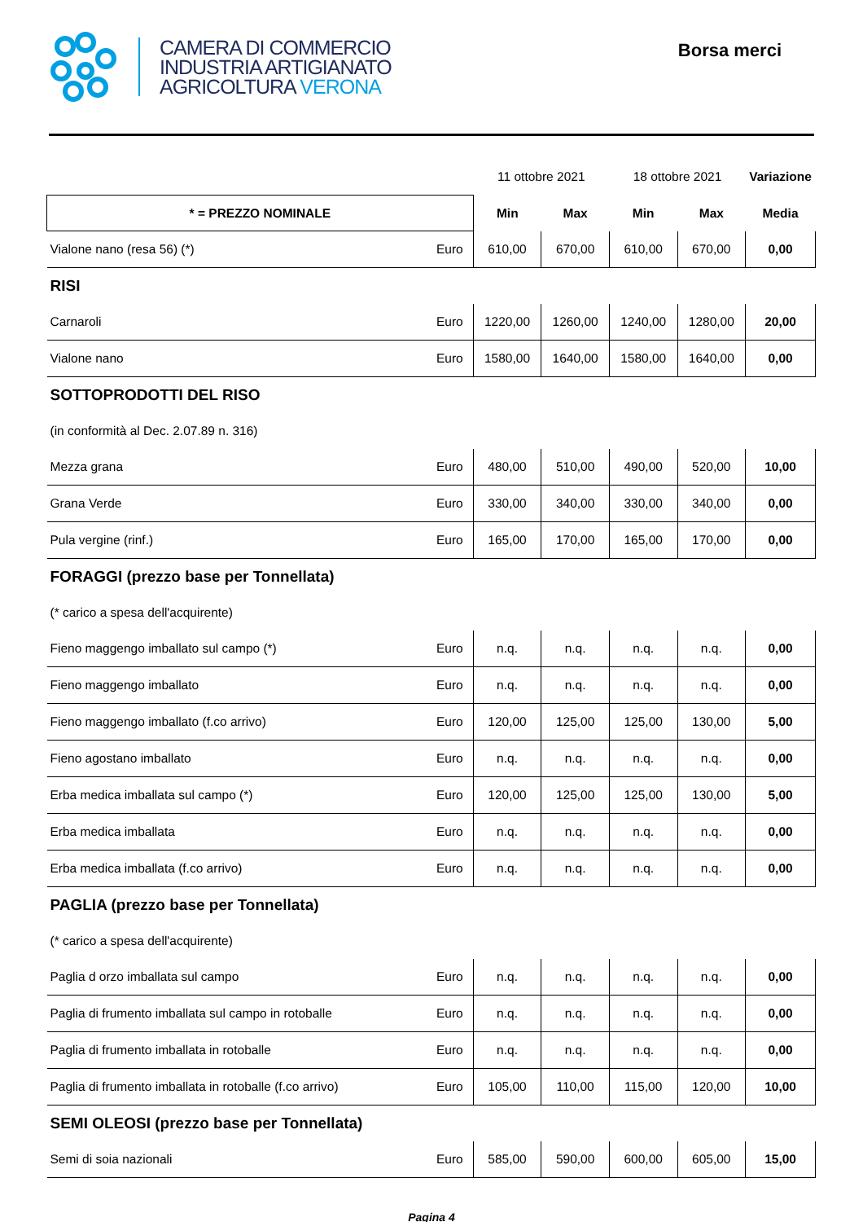CAMERA DI COMMERCIO
INDUSTRIA ARTIGIANATO
AGRICOLTURA VERONA
Borsa merci
| | | 11 ottobre 2021 | | 18 ottobre 2021 | | Variazione |
| * = PREZZO NOMINALE | | Min | Max | Min | Max | Media |
| Vialone nano (resa 56) (*) | Euro | 610,00 | 670,00 | 610,00 | 670,00 | 0,00 |
| RISI | | | | | | |
| Carnaroli | Euro | 1220,00 | 1260,00 | 1240,00 | 1280,00 | 20,00 |
| Vialone nano | Euro | 1580,00 | 1640,00 | 1580,00 | 1640,00 | 0,00 |
| SOTTOPRODOTTI DEL RISO | | | | | | |
| (in conformità al Dec. 2.07.89 n. 316) | | | | | | |
| Mezza grana | Euro | 480,00 | 510,00 | 490,00 | 520,00 | 10,00 |
| Grana Verde | Euro | 330,00 | 340,00 | 330,00 | 340,00 | 0,00 |
| Pula vergine (rinf.) | Euro | 165,00 | 170,00 | 165,00 | 170,00 | 0,00 |
| FORAGGI (prezzo base per Tonnellata) | | | | | | |
| (* carico a spesa dell'acquirente) | | | | | | |
| Fieno maggengo imballato sul campo (*) | Euro | n.q. | n.q. | n.q. | n.q. | 0,00 |
| Fieno maggengo imballato | Euro | n.q. | n.q. | n.q. | n.q. | 0,00 |
| Fieno maggengo imballato (f.co arrivo) | Euro | 120,00 | 125,00 | 125,00 | 130,00 | 5,00 |
| Fieno agostano imballato | Euro | n.q. | n.q. | n.q. | n.q. | 0,00 |
| Erba medica imballata sul campo (*) | Euro | 120,00 | 125,00 | 125,00 | 130,00 | 5,00 |
| Erba medica imballata | Euro | n.q. | n.q. | n.q. | n.q. | 0,00 |
| Erba medica imballata (f.co arrivo) | Euro | n.q. | n.q. | n.q. | n.q. | 0,00 |
| PAGLIA (prezzo base per Tonnellata) | | | | | | |
| (* carico a spesa dell'acquirente) | | | | | | |
| Paglia d orzo imballata sul campo | Euro | n.q. | n.q. | n.q. | n.q. | 0,00 |
| Paglia di frumento imballata sul campo in rotoballe | Euro | n.q. | n.q. | n.q. | n.q. | 0,00 |
| Paglia di frumento imballata in rotoballe | Euro | n.q. | n.q. | n.q. | n.q. | 0,00 |
| Paglia di frumento imballata in rotoballe (f.co arrivo) | Euro | 105,00 | 110,00 | 115,00 | 120,00 | 10,00 |
| SEMI OLEOSI (prezzo base per Tonnellata) | | | | | | |
| Semi di soia nazionali | Euro | 585,00 | 590,00 | 600,00 | 605,00 | 15,00 |
Pagina 4